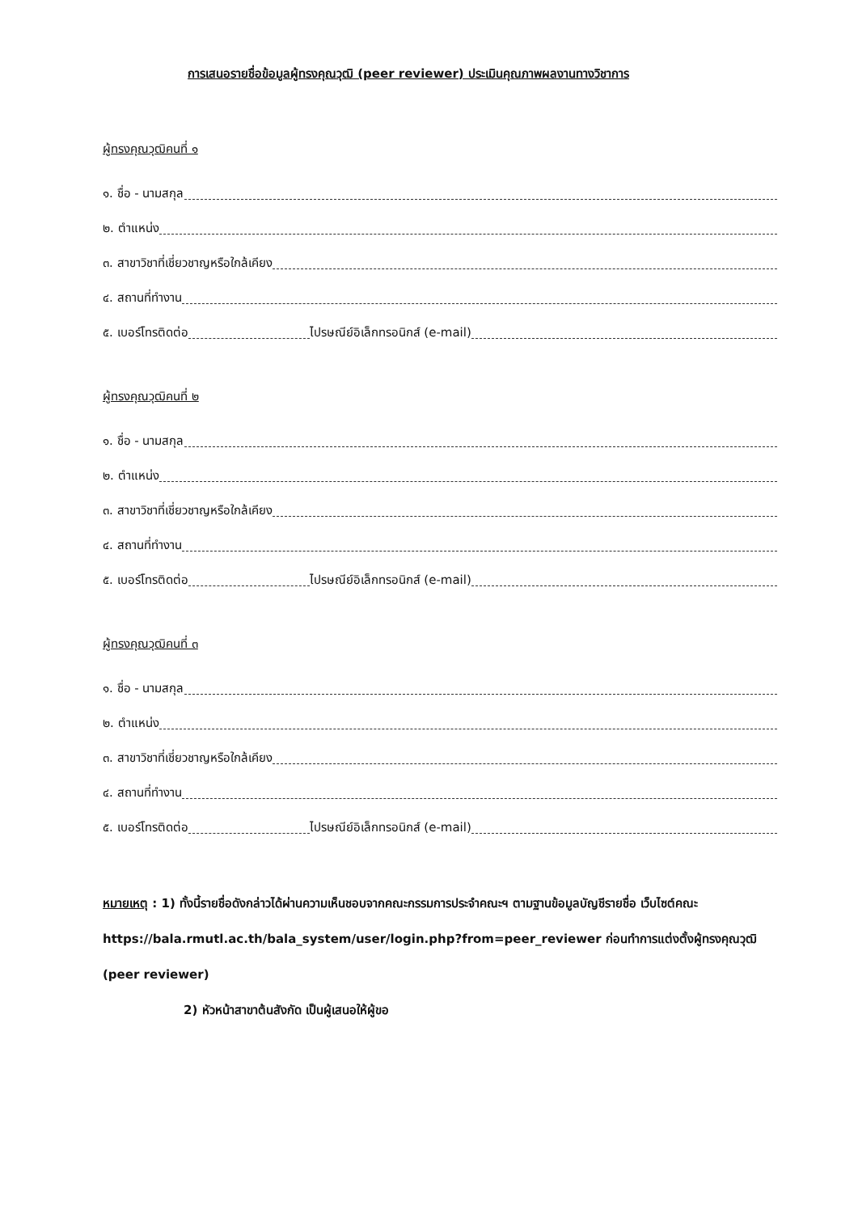การเสนอรายชื่อข้อมูลผู้ทรงคุณวุฒิ (peer reviewer) ประเมินคุณภาพผลงานทางวิชาการ
ผู้ทรงคุณวุฒิคนที่ ๑
๑. ชื่อ - นามสกุล
๒. ตำแหน่ง
๓. สาขาวิชาที่เชี่ยวชาญหรือใกล้เคียง
๔. สถานที่ทำงาน
๕. เบอร์โทรติดต่อ ไปรษณีย์อิเล็กทรอนิกส์ (e-mail)
ผู้ทรงคุณวุฒิคนที่ ๒
๑. ชื่อ - นามสกุล
๒. ตำแหน่ง
๓. สาขาวิชาที่เชี่ยวชาญหรือใกล้เคียง
๔. สถานที่ทำงาน
๕. เบอร์โทรติดต่อ ไปรษณีย์อิเล็กทรอนิกส์ (e-mail)
ผู้ทรงคุณวุฒิคนที่ ๓
๑. ชื่อ - นามสกุล
๒. ตำแหน่ง
๓. สาขาวิชาที่เชี่ยวชาญหรือใกล้เคียง
๔. สถานที่ทำงาน
๕. เบอร์โทรติดต่อ ไปรษณีย์อิเล็กทรอนิกส์ (e-mail)
หมายเหตุ : 1) ทั้งนี้รายชื่อดังกล่าวได้ผ่านความเห็นชอบจากคณะกรรมการประจำคณะฯ ตามฐานข้อมูลบัญชีรายชื่อ เว็บไซต์คณะ https://bala.rmutl.ac.th/bala_system/user/login.php?from=peer_reviewer ก่อนทำการแต่งตั้งผู้ทรงคุณวุฒิ (peer reviewer)
2) หัวหน้าสาขาต้นสังกัด เป็นผู้เสนอให้ผู้ขอ